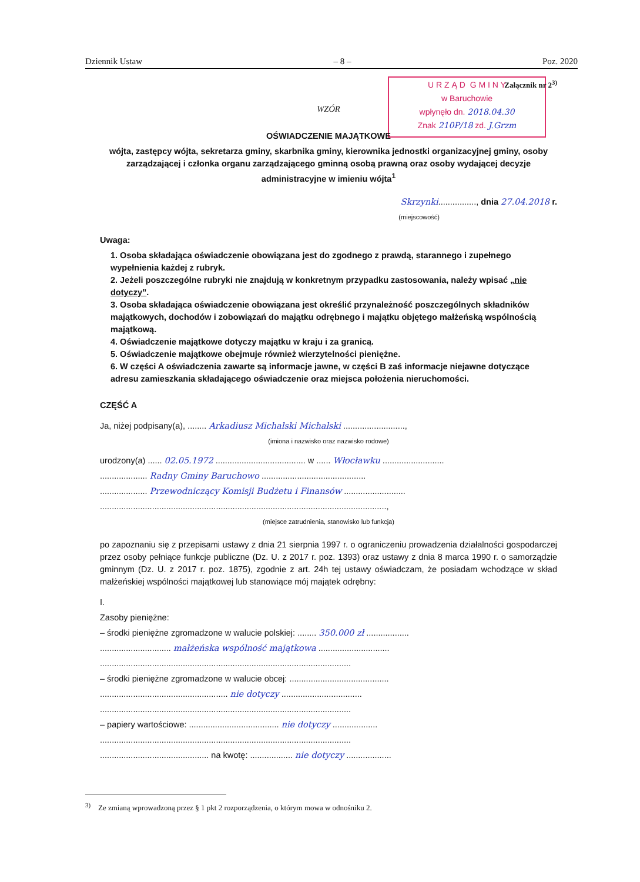Dziennik Ustaw – 8 – Poz. 2020
U R Z Ą D G M I N Y
w Baruchowie
wpłynęło dn. 2018.04.30
Znak 210P/18 zd. J.Grzm
Załącznik nr 2<sup>3)</sup>
WZÓR
OŚWIADCZENIE MAJĄTKOWE
wójta, zastępcy wójta, sekretarza gminy, skarbnika gminy, kierownika jednostki organizacyjnej gminy, osoby zarządzającej i członka organu zarządzającego gminną osobą prawną oraz osoby wydającej decyzje administracyjne w imieniu wójta<sup>1</sup>
Skrzynki................, dnia 27.04.2018 r.
(miejscowość)
Uwaga:
1. Osoba składająca oświadczenie obowiązana jest do zgodnego z prawdą, starannego i zupełnego wypełnienia każdej z rubryk.
2. Jeżeli poszczególne rubryki nie znajdują w konkretnym przypadku zastosowania, należy wpisać „nie dotyczy”.
3. Osoba składająca oświadczenie obowiązana jest określić przynależność poszczególnych składników majątkowych, dochodów i zobowiązań do majątku odrębnego i majątku objętego małżeńską wspólnością majątkową.
4. Oświadczenie majątkowe dotyczy majątku w kraju i za granicą.
5. Oświadczenie majątkowe obejmuje również wierzytelności pieniężne.
6. W części A oświadczenia zawarte są informacje jawne, w części B zaś informacje niejawne dotyczące adresu zamieszkania składającego oświadczenie oraz miejsca położenia nieruchomości.
CZĘŚĆ A
Ja, niżej podpisany(a), ........ Arkadiusz Michalski Michalski ..........................,
(imiona i nazwisko oraz nazwisko rodowe)
urodzony(a) ...... 02.05.1972 ...................................... w ...... Włocławku ..........................
.................... Radny Gminy Baruchowo ............................................
.................... Przewodniczący Komisji Budżetu i Finansów ..........................
.........................................................................................................................,
(miejsce zatrudnienia, stanowisko lub funkcja)
po zapoznaniu się z przepisami ustawy z dnia 21 sierpnia 1997 r. o ograniczeniu prowadzenia działalności gospodarczej przez osoby pełniące funkcje publiczne (Dz. U. z 2017 r. poz. 1393) oraz ustawy z dnia 8 marca 1990 r. o samorządzie gminnym (Dz. U. z 2017 r. poz. 1875), zgodnie z art. 24h tej ustawy oświadczam, że posiadam wchodzące w skład małżeńskiej wspólności majątkowej lub stanowiące mój majątek odrębny:
I.
Zasoby pieniężne:
– środki pieniężne zgromadzone w walucie polskiej: ........ 350.000 zł ..................
.............................. małżeńska wspólność majątkowa ..............................
..........................................................................................................
– środki pieniężne zgromadzone w walucie obcej: ..........................................
...................................................... nie dotyczy ..................................
..........................................................................................................
– papiery wartościowe: ...................................... nie dotyczy ...................
..........................................................................................................
.............................................. na kwotę: .................. nie dotyczy ...................
<sup>3)</sup> Ze zmianą wprowadzoną przez § 1 pkt 2 rozporządzenia, o którym mowa w odnośniku 2.